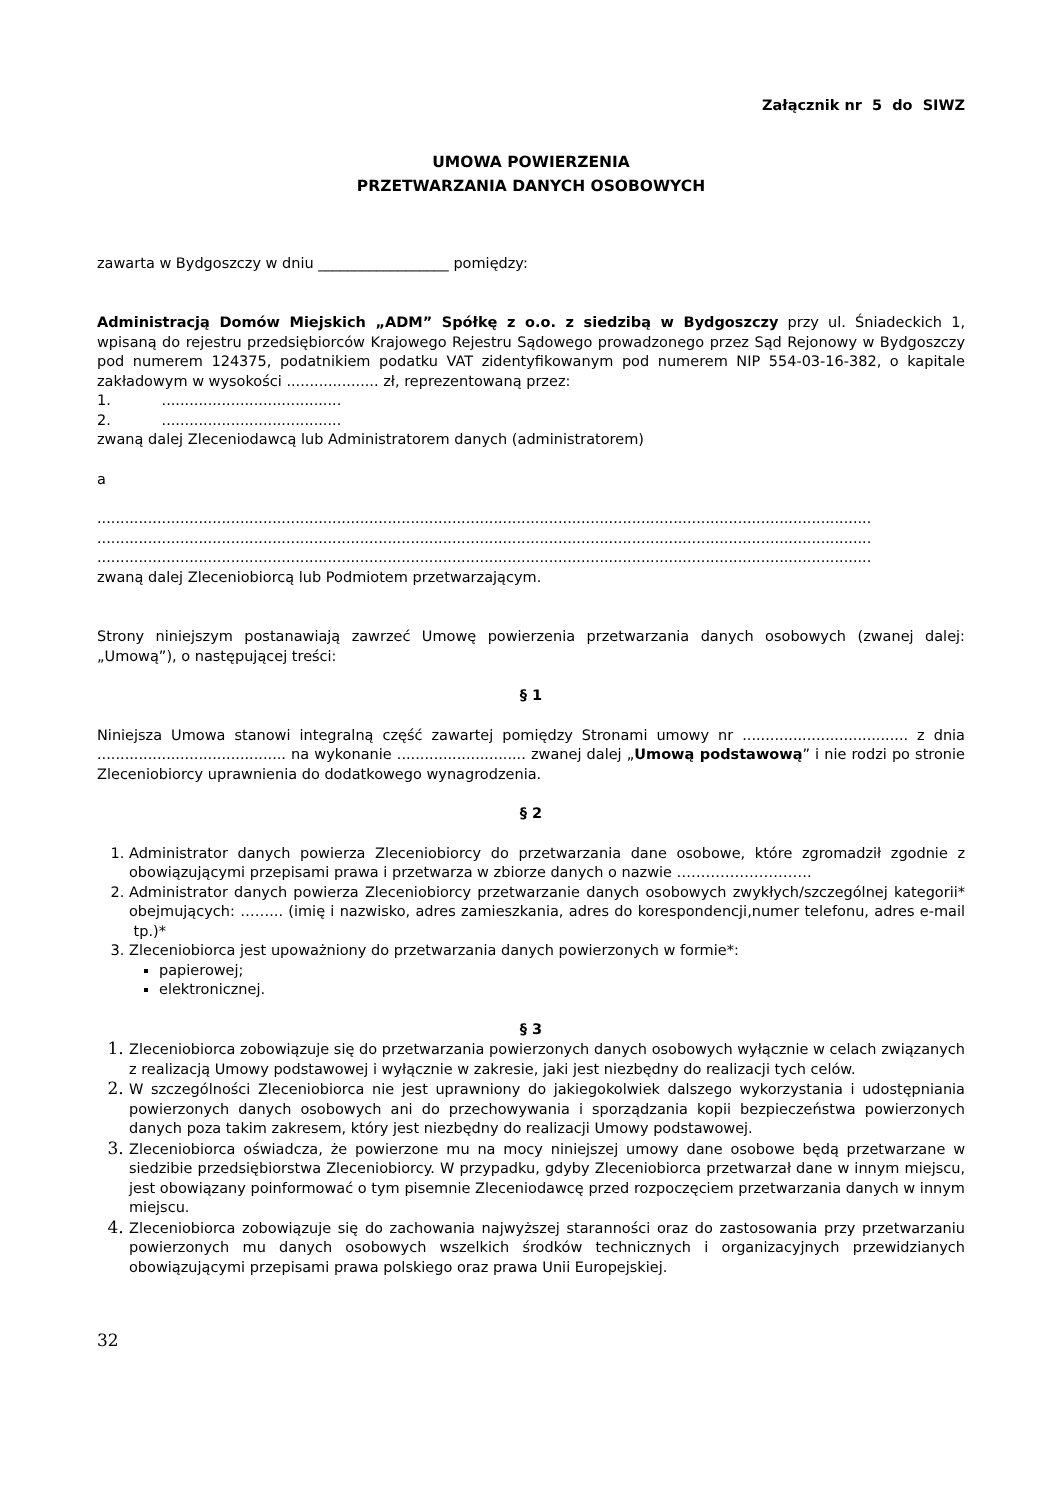Załącznik nr 5 do SIWZ
UMOWA POWIERZENIA
PRZETWARZANIA DANYCH OSOBOWYCH
zawarta w Bydgoszczy w dniu __________________ pomiędzy:
Administracją Domów Miejskich „ADM” Spółkę z o.o. z siedzibą w Bydgoszczy przy ul. Śniadeckich 1, wpisaną do rejestru przedsiębiorców Krajowego Rejestru Sądowego prowadzonego przez Sąd Rejonowy w Bydgoszczy pod numerem 124375, podatnikiem podatku VAT zidentyfikowanym pod numerem NIP 554-03-16-382, o kapitale zakładowym w wysokości .................... zł, reprezentowaną przez:
1. .......................................
2. .......................................
zwaną dalej Zleceniodawcą lub Administratorem danych (administratorem)
a
........................................................................................................................................................................
........................................................................................................................................................................
........................................................................................................................................................................
zwaną dalej Zleceniobiorcą lub Podmiotem przetwarzającym.
Strony niniejszym postanawiają zawrzeć Umowę powierzenia przetwarzania danych osobowych (zwanej dalej: „Umową”), o następującej treści:
§ 1
Niniejsza Umowa stanowi integralną część zawartej pomiędzy Stronami umowy nr .................................... z dnia ......................................... na wykonanie ............................ zwanej dalej „Umową podstawową” i nie rodzi po stronie Zleceniobiorcy uprawnienia do dodatkowego wynagrodzenia.
§ 2
Administrator danych powierza Zleceniobiorcy do przetwarzania dane osobowe, które zgromadził zgodnie z obowiązującymi przepisami prawa i przetwarza w zbiorze danych o nazwie ……………………….
Administrator danych powierza Zleceniobiorcy przetwarzanie danych osobowych zwykłych/szczególnej kategorii* obejmujących: ……... (imię i nazwisko, adres zamieszkania, adres do korespondencji,numer telefonu, adres e-mail tp.)*
Zleceniobiorca jest upoważniony do przetwarzania danych powierzonych w formie*:
papierowej;
elektronicznej.
§ 3
Zleceniobiorca zobowiązuje się do przetwarzania powierzonych danych osobowych wyłącznie w celach związanych z realizacją Umowy podstawowej i wyłącznie w zakresie, jaki jest niezbędny do realizacji tych celów.
W szczególności Zleceniobiorca nie jest uprawniony do jakiegokolwiek dalszego wykorzystania i udostępniania powierzonych danych osobowych ani do przechowywania i sporządzania kopii bezpieczeństwa powierzonych danych poza takim zakresem, który jest niezbędny do realizacji Umowy podstawowej.
Zleceniobiorca oświadcza, że powierzone mu na mocy niniejszej umowy dane osobowe będą przetwarzane w siedzibie przedsiębiorstwa Zleceniobiorcy. W przypadku, gdyby Zleceniobiorca przetwarzał dane w innym miejscu, jest obowiązany poinformować o tym pisemnie Zleceniodawcę przed rozpoczęciem przetwarzania danych w innym miejscu.
Zleceniobiorca zobowiązuje się do zachowania najwyższej staranności oraz do zastosowania przy przetwarzaniu powierzonych mu danych osobowych wszelkich środków technicznych i organizacyjnych przewidzianych obowiązującymi przepisami prawa polskiego oraz prawa Unii Europejskiej.
32